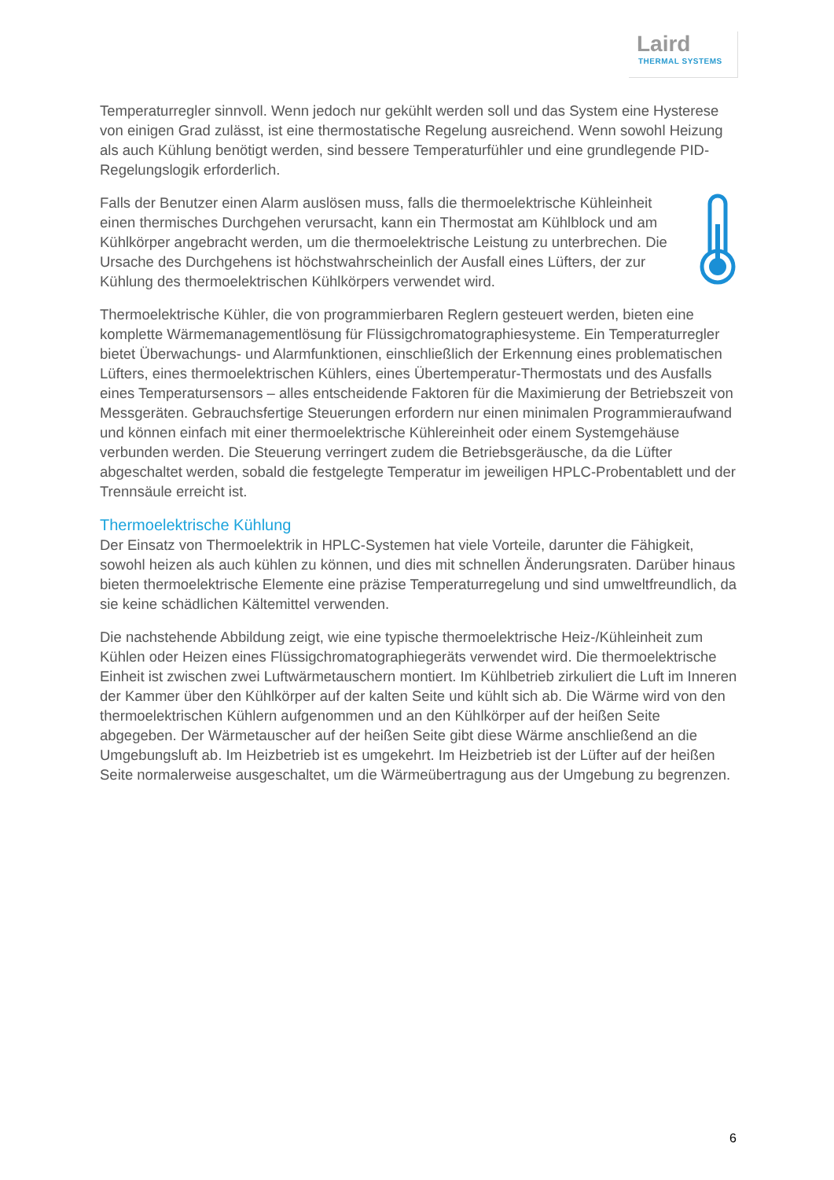Laird
THERMAL SYSTEMS
Temperaturregler sinnvoll. Wenn jedoch nur gekühlt werden soll und das System eine Hysterese von einigen Grad zulässt, ist eine thermostatische Regelung ausreichend. Wenn sowohl Heizung als auch Kühlung benötigt werden, sind bessere Temperaturfühler und eine grundlegende PID-Regelungslogik erforderlich.
Falls der Benutzer einen Alarm auslösen muss, falls die thermoelektrische Kühleinheit einen thermisches Durchgehen verursacht, kann ein Thermostat am Kühlblock und am Kühlkörper angebracht werden, um die thermoelektrische Leistung zu unterbrechen. Die Ursache des Durchgehens ist höchstwahrscheinlich der Ausfall eines Lüfters, der zur Kühlung des thermoelektrischen Kühlkörpers verwendet wird.
Thermoelektrische Kühler, die von programmierbaren Reglern gesteuert werden, bieten eine komplette Wärmemanagementlösung für Flüssigchromatographiesysteme. Ein Temperaturregler bietet Überwachungs- und Alarmfunktionen, einschließlich der Erkennung eines problematischen Lüfters, eines thermoelektrischen Kühlers, eines Übertemperatur-Thermostats und des Ausfalls eines Temperatursensors – alles entscheidende Faktoren für die Maximierung der Betriebszeit von Messgeräten. Gebrauchsfertige Steuerungen erfordern nur einen minimalen Programmieraufwand und können einfach mit einer thermoelektrische Kühlereinheit oder einem Systemgehäuse verbunden werden. Die Steuerung verringert zudem die Betriebsgeräusche, da die Lüfter abgeschaltet werden, sobald die festgelegte Temperatur im jeweiligen HPLC-Probentablett und der Trennsäule erreicht ist.
Thermoelektrische Kühlung
Der Einsatz von Thermoelektrik in HPLC-Systemen hat viele Vorteile, darunter die Fähigkeit, sowohl heizen als auch kühlen zu können, und dies mit schnellen Änderungsraten. Darüber hinaus bieten thermoelektrische Elemente eine präzise Temperaturregelung und sind umweltfreundlich, da sie keine schädlichen Kältemittel verwenden.
Die nachstehende Abbildung zeigt, wie eine typische thermoelektrische Heiz-/Kühleinheit zum Kühlen oder Heizen eines Flüssigchromatographiegeräts verwendet wird. Die thermoelektrische Einheit ist zwischen zwei Luftwärmetauschern montiert. Im Kühlbetrieb zirkuliert die Luft im Inneren der Kammer über den Kühlkörper auf der kalten Seite und kühlt sich ab. Die Wärme wird von den thermoelektrischen Kühlern aufgenommen und an den Kühlkörper auf der heißen Seite abgegeben. Der Wärmetauscher auf der heißen Seite gibt diese Wärme anschließend an die Umgebungsluft ab. Im Heizbetrieb ist es umgekehrt. Im Heizbetrieb ist der Lüfter auf der heißen Seite normalerweise ausgeschaltet, um die Wärmeübertragung aus der Umgebung zu begrenzen.
6